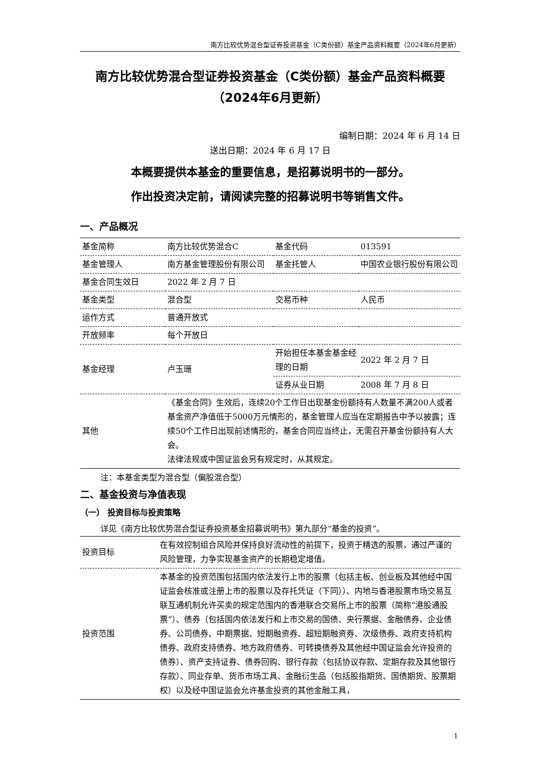南方比较优势混合型证券投资基金（C类份额）基金产品资料概要（2024年6月更新）
南方比较优势混合型证券投资基金（C类份额）基金产品资料概要（2024年6月更新）
编制日期：2024 年 6 月 14 日
送出日期：2024 年 6 月 17 日
本概要提供本基金的重要信息，是招募说明书的一部分。
作出投资决定前，请阅读完整的招募说明书等销售文件。
一、产品概况
| 基金简称 | 南方比较优势混合C | 基金代码 | 013591 |
| 基金管理人 | 南方基金管理股份有限公司 | 基金托管人 | 中国农业银行股份有限公司 |
| 基金合同生效日 | 2022 年 2 月 7 日 | | |
| 基金类型 | 混合型 | 交易币种 | 人民币 |
| 运作方式 | 普通开放式 | | |
| 开放频率 | 每个开放日 | | |
| 基金经理 | 卢玉珊 | 开始担任本基金基金经理的日期 | 2022 年 2 月 7 日 |
| | | 证券从业日期 | 2008 年 7 月 8 日 |
| 其他 | 《基金合同》生效后，连续20个工作日出现基金份额持有人数量不满200人或者基金资产净值低于5000万元情形的，基金管理人应当在定期报告中予以披露；连续50个工作日出现前述情形的，基金合同应当终止，无需召开基金份额持有人大会。 法律法规或中国证监会另有规定时，从其规定。 | | |
注：本基金类型为混合型（偏股混合型）
二、基金投资与净值表现
（一） 投资目标与投资策略
详见《南方比较优势混合型证券投资基金招募说明书》第九部分“基金的投资”。
| 投资目标 | 在有效控制组合风险并保持良好流动性的前提下，投资于精选的股票，通过严谨的风险管理，力争实现基金资产的长期稳定增值。 |
| 投资范围 | 本基金的投资范围包括国内依法发行上市的股票（包括主板、创业板及其他经中国证监会核准或注册上市的股票以及存托凭证（下同））、内地与香港股票市场交易互联互通机制允许买卖的规定范围内的香港联合交易所上市的股票（简称“港股通股票”）、债券（包括国内依法发行和上市交易的国债、央行票据、金融债券、企业债券、公司债券、中期票据、短期融资券、超短期融资券、次级债券、政府支持机构债券、政府支持债券、地方政府债券、可转换债券及其他经中国证监会允许投资的债券）、资产支持证券、债券回购、银行存款（包括协议存款、定期存款及其他银行存款）、同业存单、货币市场工具、金融衍生品（包括股指期货、国债期货、股票期权）以及经中国证监会允许基金投资的其他金融工具， |
1